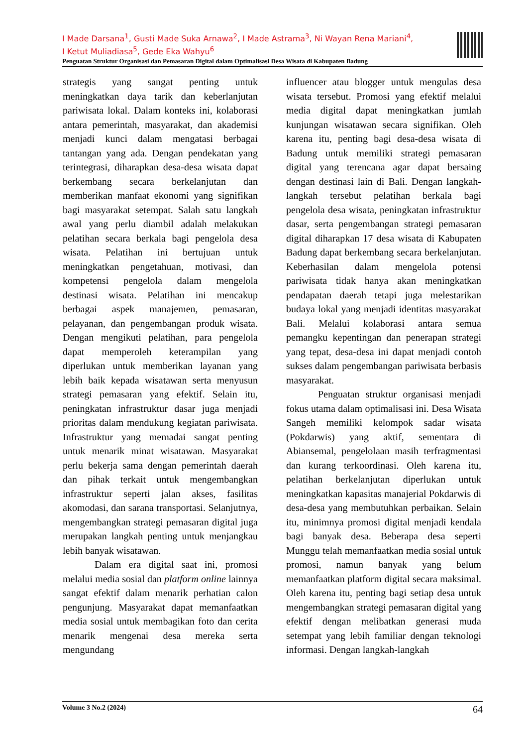I Made Darsana<sup>1</sup>, Gusti Made Suka Arnawa<sup>2</sup>, I Made Astrama<sup>3</sup>, Ni Wayan Rena Mariani<sup>4</sup>,
I Ketut Muliadiasa<sup>5</sup>, Gede Eka Wahyu<sup>6</sup>
Penguatan Struktur Organisasi dan Pemasaran Digital dalam Optimalisasi Desa Wisata di Kabupaten Badung
strategis yang sangat penting untuk meningkatkan daya tarik dan keberlanjutan pariwisata lokal. Dalam konteks ini, kolaborasi antara pemerintah, masyarakat, dan akademisi menjadi kunci dalam mengatasi berbagai tantangan yang ada. Dengan pendekatan yang terintegrasi, diharapkan desa-desa wisata dapat berkembang secara berkelanjutan dan memberikan manfaat ekonomi yang signifikan bagi masyarakat setempat. Salah satu langkah awal yang perlu diambil adalah melakukan pelatihan secara berkala bagi pengelola desa wisata. Pelatihan ini bertujuan untuk meningkatkan pengetahuan, motivasi, dan kompetensi pengelola dalam mengelola destinasi wisata. Pelatihan ini mencakup berbagai aspek manajemen, pemasaran, pelayanan, dan pengembangan produk wisata. Dengan mengikuti pelatihan, para pengelola dapat memperoleh keterampilan yang diperlukan untuk memberikan layanan yang lebih baik kepada wisatawan serta menyusun strategi pemasaran yang efektif. Selain itu, peningkatan infrastruktur dasar juga menjadi prioritas dalam mendukung kegiatan pariwisata. Infrastruktur yang memadai sangat penting untuk menarik minat wisatawan. Masyarakat perlu bekerja sama dengan pemerintah daerah dan pihak terkait untuk mengembangkan infrastruktur seperti jalan akses, fasilitas akomodasi, dan sarana transportasi. Selanjutnya, mengembangkan strategi pemasaran digital juga merupakan langkah penting untuk menjangkau lebih banyak wisatawan.
Dalam era digital saat ini, promosi melalui media sosial dan platform online lainnya sangat efektif dalam menarik perhatian calon pengunjung. Masyarakat dapat memanfaatkan media sosial untuk membagikan foto dan cerita menarik mengenai desa mereka serta mengundang
influencer atau blogger untuk mengulas desa wisata tersebut. Promosi yang efektif melalui media digital dapat meningkatkan jumlah kunjungan wisatawan secara signifikan. Oleh karena itu, penting bagi desa-desa wisata di Badung untuk memiliki strategi pemasaran digital yang terencana agar dapat bersaing dengan destinasi lain di Bali. Dengan langkah-langkah tersebut pelatihan berkala bagi pengelola desa wisata, peningkatan infrastruktur dasar, serta pengembangan strategi pemasaran digital diharapkan 17 desa wisata di Kabupaten Badung dapat berkembang secara berkelanjutan. Keberhasilan dalam mengelola potensi pariwisata tidak hanya akan meningkatkan pendapatan daerah tetapi juga melestarikan budaya lokal yang menjadi identitas masyarakat Bali. Melalui kolaborasi antara semua pemangku kepentingan dan penerapan strategi yang tepat, desa-desa ini dapat menjadi contoh sukses dalam pengembangan pariwisata berbasis masyarakat.
Penguatan struktur organisasi menjadi fokus utama dalam optimalisasi ini. Desa Wisata Sangeh memiliki kelompok sadar wisata (Pokdarwis) yang aktif, sementara di Abiansemal, pengelolaan masih terfragmentasi dan kurang terkoordinasi. Oleh karena itu, pelatihan berkelanjutan diperlukan untuk meningkatkan kapasitas manajerial Pokdarwis di desa-desa yang membutuhkan perbaikan. Selain itu, minimnya promosi digital menjadi kendala bagi banyak desa. Beberapa desa seperti Munggu telah memanfaatkan media sosial untuk promosi, namun banyak yang belum memanfaatkan platform digital secara maksimal. Oleh karena itu, penting bagi setiap desa untuk mengembangkan strategi pemasaran digital yang efektif dengan melibatkan generasi muda setempat yang lebih familiar dengan teknologi informasi. Dengan langkah-langkah
Volume 3 No.2 (2024) 64